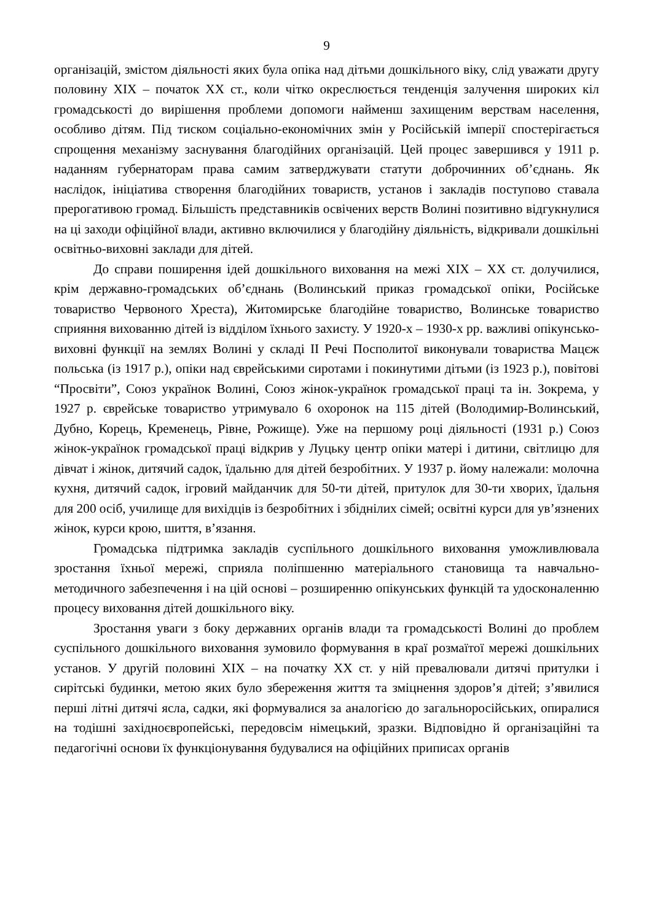9
організацій, змістом діяльності яких була опіка над дітьми дошкільного віку, слід уважати другу половину ХІХ – початок ХХ ст., коли чітко окреслюється тенденція залучення широких кіл громадськості до вирішення проблеми допомоги найменш захищеним верствам населення, особливо дітям. Під тиском соціально-економічних змін у Російській імперії спостерігається спрощення механізму заснування благодійних організацій. Цей процес завершився у 1911 р. наданням губернаторам права самим затверджувати статути доброчинних об’єднань. Як наслідок, ініціатива створення благодійних товариств, установ і закладів поступово ставала прерогативою громад. Більшість представників освічених верств Волині позитивно відгукнулися на ці заходи офіційної влади, активно включилися у благодійну діяльність, відкривали дошкільні освітньо-виховні заклади для дітей.
До справи поширення ідей дошкільного виховання на межі ХІХ – ХХ ст. долучилися, крім державно-громадських об’єднань (Волинський приказ громадської опіки, Російське товариство Червоного Хреста), Житомирське благодійне товариство, Волинське товариство сприяння вихованню дітей із відділом їхнього захисту. У 1920-х – 1930-х рр. важливі опікунсько-виховні функції на землях Волині у складі ІІ Речі Посполитої виконували товариства Мацєж польська (із 1917 р.), опіки над єврейськими сиротами і покинутими дітьми (із 1923 р.), повітові “Просвіти”, Союз українок Волині, Союз жінок-українок громадської праці та ін. Зокрема, у 1927 р. єврейське товариство утримувало 6 охоронок на 115 дітей (Володимир-Волинський, Дубно, Корець, Кременець, Рівне, Рожище). Уже на першому році діяльності (1931 р.) Союз жінок-українок громадської праці відкрив у Луцьку центр опіки матері і дитини, світлицю для дівчат і жінок, дитячий садок, їдальню для дітей безробітних. У 1937 р. йому належали: молочна кухня, дитячий садок, ігровий майданчик для 50-ти дітей, притулок для 30-ти хворих, їдальня для 200 осіб, училище для вихідців із безробітних і збіднілих сімей; освітні курси для ув’язнених жінок, курси крою, шиття, в’язання.
Громадська підтримка закладів суспільного дошкільного виховання уможливлювала зростання їхньої мережі, сприяла поліпшенню матеріального становища та навчально-методичного забезпечення і на цій основі – розширенню опікунських функцій та удосконаленню процесу виховання дітей дошкільного віку.
Зростання уваги з боку державних органів влади та громадськості Волині до проблем суспільного дошкільного виховання зумовило формування в краї розмаїтої мережі дошкільних установ. У другій половині ХІХ – на початку ХХ ст. у ній превалювали дитячі притулки і сирітські будинки, метою яких було збереження життя та зміцнення здоров’я дітей; з’явилися перші літні дитячі ясла, садки, які формувалися за аналогією до загальноросійських, опиралися на тодішні західноєвропейські, передовсім німецький, зразки. Відповідно й організаційні та педагогічні основи їх функціонування будувалися на офіційних приписах органів